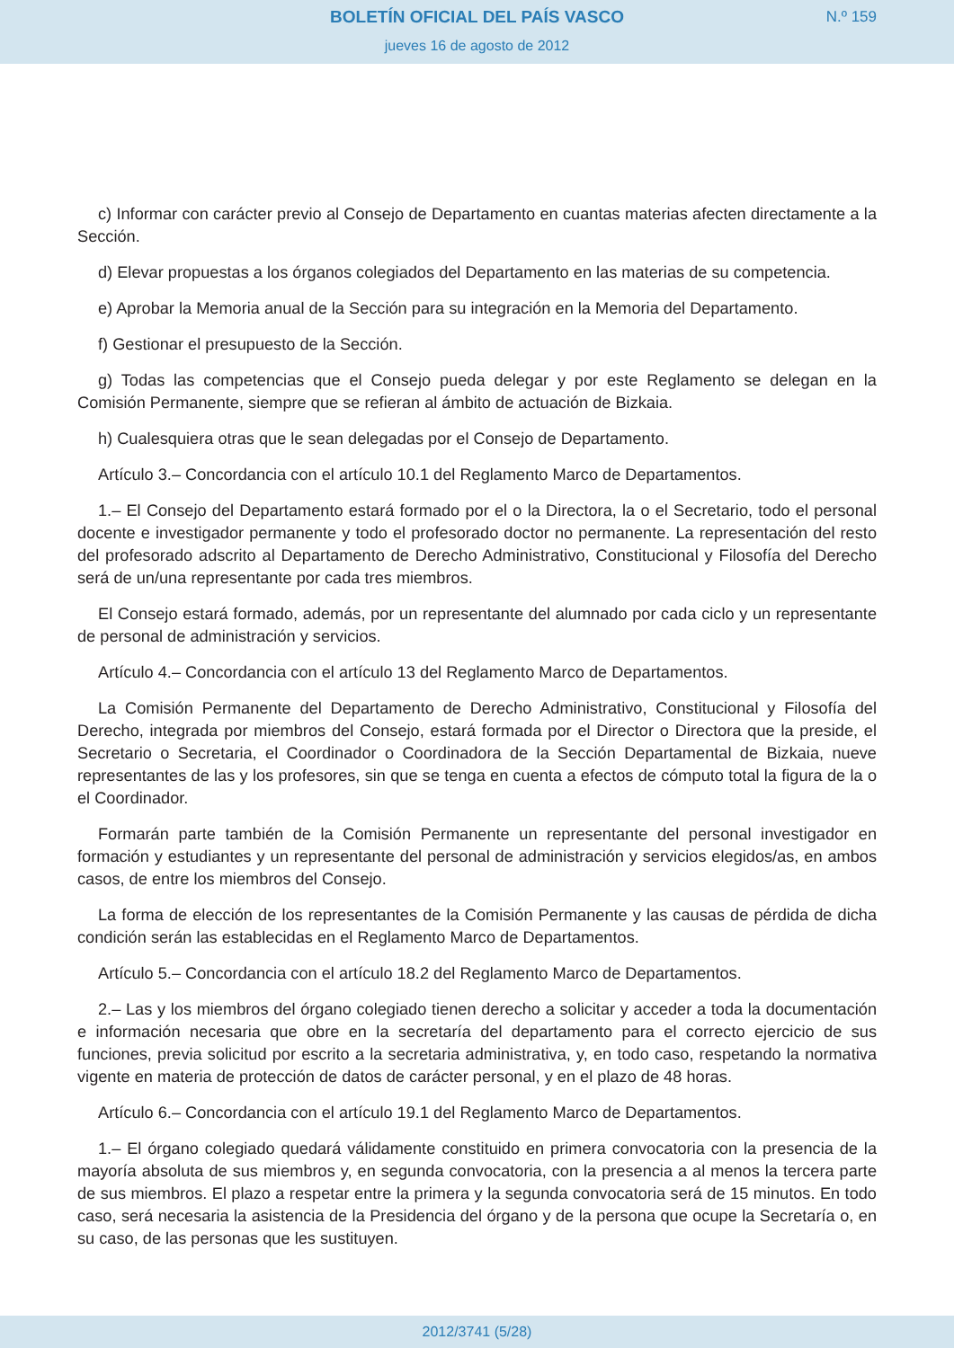BOLETÍN OFICIAL DEL PAÍS VASCO
jueves 16 de agosto de 2012
N.º 159
c) Informar con carácter previo al Consejo de Departamento en cuantas materias afecten directamente a la Sección.
d) Elevar propuestas a los órganos colegiados del Departamento en las materias de su competencia.
e) Aprobar la Memoria anual de la Sección para su integración en la Memoria del Departamento.
f) Gestionar el presupuesto de la Sección.
g) Todas las competencias que el Consejo pueda delegar y por este Reglamento se delegan en la Comisión Permanente, siempre que se refieran al ámbito de actuación de Bizkaia.
h) Cualesquiera otras que le sean delegadas por el Consejo de Departamento.
Artículo 3.– Concordancia con el artículo 10.1 del Reglamento Marco de Departamentos.
1.– El Consejo del Departamento estará formado por el o la Directora, la o el Secretario, todo el personal docente e investigador permanente y todo el profesorado doctor no permanente. La representación del resto del profesorado adscrito al Departamento de Derecho Administrativo, Constitucional y Filosofía del Derecho será de un/una representante por cada tres miembros.
El Consejo estará formado, además, por un representante del alumnado por cada ciclo y un representante de personal de administración y servicios.
Artículo 4.– Concordancia con el artículo 13 del Reglamento Marco de Departamentos.
La Comisión Permanente del Departamento de Derecho Administrativo, Constitucional y Filosofía del Derecho, integrada por miembros del Consejo, estará formada por el Director o Directora que la preside, el Secretario o Secretaria, el Coordinador o Coordinadora de la Sección Departamental de Bizkaia, nueve representantes de las y los profesores, sin que se tenga en cuenta a efectos de cómputo total la figura de la o el Coordinador.
Formarán parte también de la Comisión Permanente un representante del personal investigador en formación y estudiantes y un representante del personal de administración y servicios elegidos/as, en ambos casos, de entre los miembros del Consejo.
La forma de elección de los representantes de la Comisión Permanente y las causas de pérdida de dicha condición serán las establecidas en el Reglamento Marco de Departamentos.
Artículo 5.– Concordancia con el artículo 18.2 del Reglamento Marco de Departamentos.
2.– Las y los miembros del órgano colegiado tienen derecho a solicitar y acceder a toda la documentación e información necesaria que obre en la secretaría del departamento para el correcto ejercicio de sus funciones, previa solicitud por escrito a la secretaria administrativa, y, en todo caso, respetando la normativa vigente en materia de protección de datos de carácter personal, y en el plazo de 48 horas.
Artículo 6.– Concordancia con el artículo 19.1 del Reglamento Marco de Departamentos.
1.– El órgano colegiado quedará válidamente constituido en primera convocatoria con la presencia de la mayoría absoluta de sus miembros y, en segunda convocatoria, con la presencia a al menos la tercera parte de sus miembros. El plazo a respetar entre la primera y la segunda convocatoria será de 15 minutos. En todo caso, será necesaria la asistencia de la Presidencia del órgano y de la persona que ocupe la Secretaría o, en su caso, de las personas que les sustituyen.
2012/3741 (5/28)